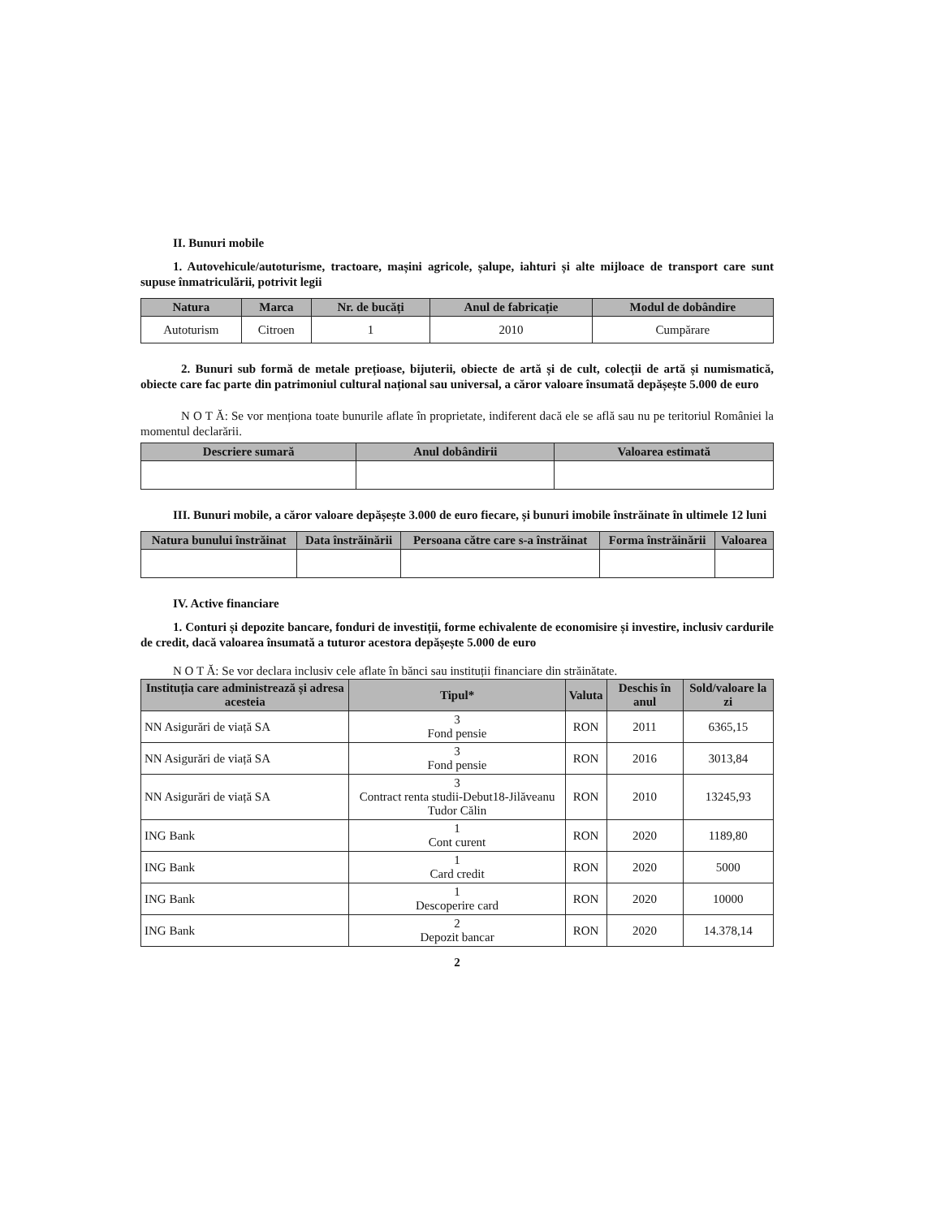II. Bunuri mobile
1. Autovehicule/autoturisme, tractoare, mașini agricole, șalupe, iahturi și alte mijloace de transport care sunt supuse înmatriculării, potrivit legii
| Natura | Marca | Nr. de bucăți | Anul de fabricație | Modul de dobândire |
| --- | --- | --- | --- | --- |
| Autoturism | Citroen | 1 | 2010 | Cumpărare |
2. Bunuri sub formă de metale prețioase, bijuterii, obiecte de artă și de cult, colecții de artă și numismatică, obiecte care fac parte din patrimoniul cultural național sau universal, a căror valoare însumată depășește 5.000 de euro
N O T Ă: Se vor menționa toate bunurile aflate în proprietate, indiferent dacă ele se află sau nu pe teritoriul României la momentul declarării.
| Descriere sumară | Anul dobândirii | Valoarea estimată |
| --- | --- | --- |
III. Bunuri mobile, a căror valoare depășește 3.000 de euro fiecare, și bunuri imobile înstrăinate în ultimele 12 luni
| Natura bunului înstrăinat | Data înstrăinării | Persoana către care s-a înstrăinat | Forma înstrăinării | Valoarea |
| --- | --- | --- | --- | --- |
IV. Active financiare
1. Conturi și depozite bancare, fonduri de investiții, forme echivalente de economisire și investire, inclusiv cardurile de credit, dacă valoarea însumată a tuturor acestora depășește 5.000 de euro
N O T Ă: Se vor declara inclusiv cele aflate în bănci sau instituții financiare din străinătate.
| Instituția care administrează și adresa acesteia | Tipul* | Valuta | Deschis în anul | Sold/valoare la zi |
| --- | --- | --- | --- | --- |
| NN Asigurări de viață SA | 3 Fond pensie | RON | 2011 | 6365,15 |
| NN Asigurări de viață SA | 3 Fond pensie | RON | 2016 | 3013,84 |
| NN Asigurări de viață SA | 3 Contract renta studii-Debut18-Jilăveanu Tudor Călin | RON | 2010 | 13245,93 |
| ING Bank | 1 Cont curent | RON | 2020 | 1189,80 |
| ING Bank | 1 Card credit | RON | 2020 | 5000 |
| ING Bank | 1 Descoperire card | RON | 2020 | 10000 |
| ING Bank | 2 Depozit bancar | RON | 2020 | 14.378,14 |
2